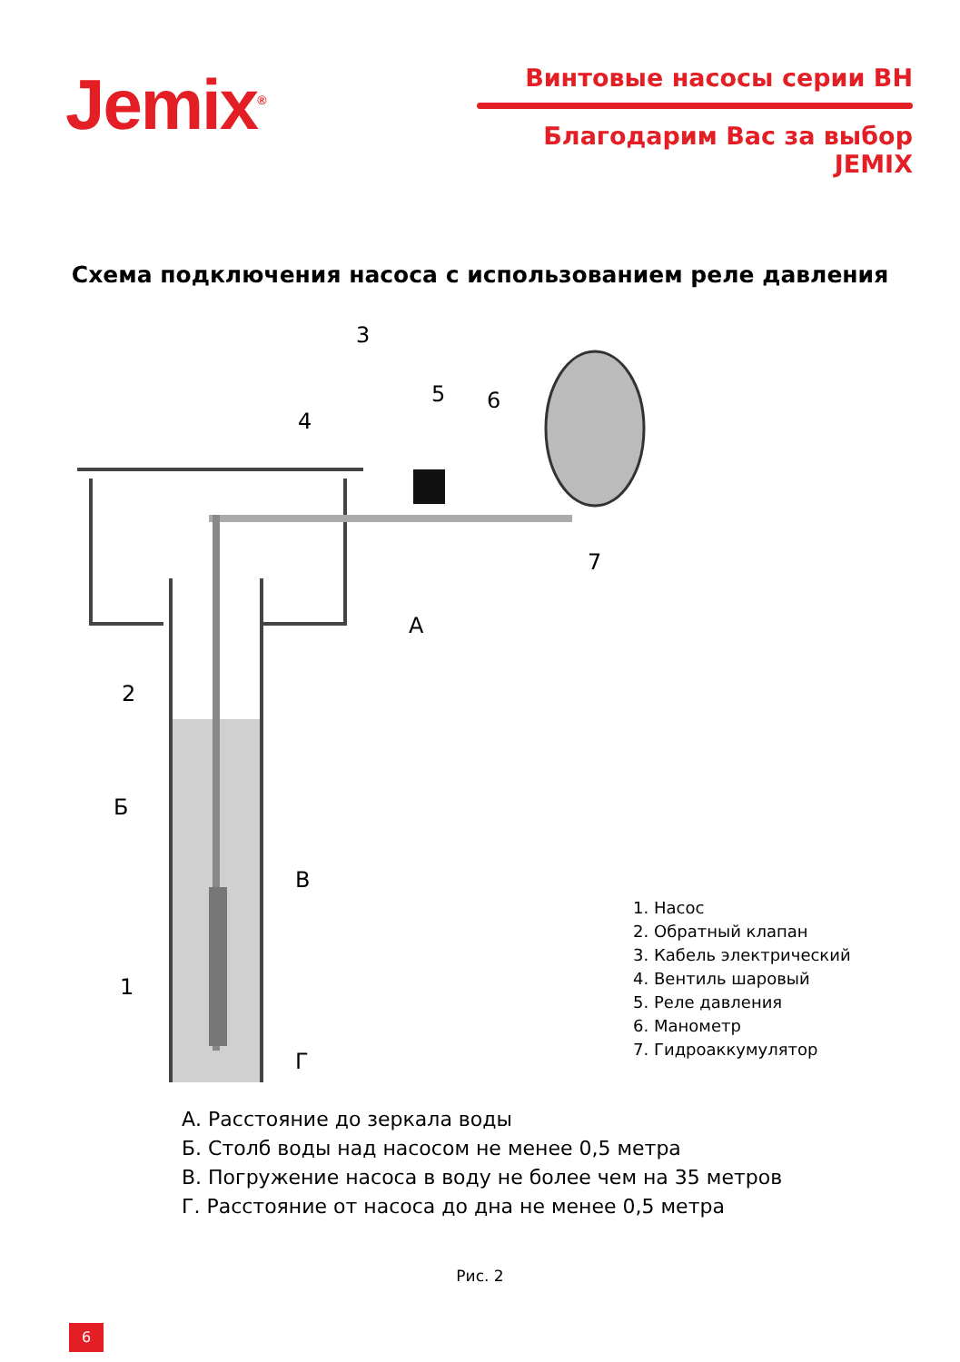Jemix<sup>®</sup>
Винтовые насосы серии ВН
Благодарим Вас за выбор JEMIX
Схема подключения насоса с использованием реле давления
3
4
5
6
7
2
1
А
Б
В
Г
1. Насос
2. Обратный клапан
3. Кабель электрический
4. Вентиль шаровый
5. Реле давления
6. Манометр
7. Гидроаккумулятор
А. Расстояние до зеркала воды
Б. Столб воды над насосом не менее 0,5 метра
В. Погружение насоса в воду не более чем на 35 метров
Г. Расстояние от насоса до дна не менее 0,5 метра
Рис. 2
6